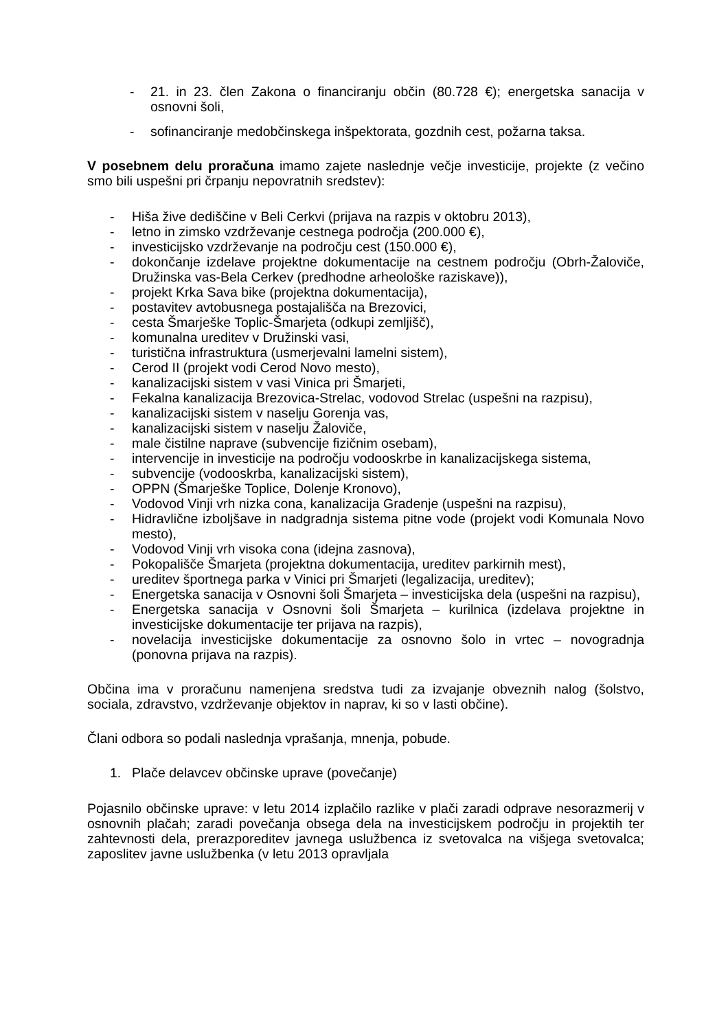- 21. in 23. člen Zakona o financiranju občin (80.728 €); energetska sanacija v osnovni šoli,
- sofinanciranje medobčinskega inšpektorata, gozdnih cest, požarna taksa.
V posebnem delu proračuna imamo zajete naslednje večje investicije, projekte (z večino smo bili uspešni pri črpanju nepovratnih sredstev):
- Hiša žive dediščine v Beli Cerkvi (prijava na razpis v oktobru 2013),
- letno in zimsko vzdrževanje cestnega področja (200.000 €),
- investicijsko vzdrževanje na področju cest (150.000 €),
- dokončanje izdelave projektne dokumentacije na cestnem področju (Obrh-Žaloviče, Družinska vas-Bela Cerkev (predhodne arheološke raziskave)),
- projekt Krka Sava bike (projektna dokumentacija),
- postavitev avtobusnega postajališča na Brezovici,
- cesta Šmarješke Toplic-Šmarjeta (odkupi zemljišč),
- komunalna ureditev v Družinski vasi,
- turistična infrastruktura (usmerjevalni lamelni sistem),
- Cerod II (projekt vodi Cerod Novo mesto),
- kanalizacijski sistem v vasi Vinica pri Šmarjeti,
- Fekalna kanalizacija Brezovica-Strelac, vodovod Strelac (uspešni na razpisu),
- kanalizacijski sistem v naselju Gorenja vas,
- kanalizacijski sistem v naselju Žaloviče,
- male čistilne naprave (subvencije fizičnim osebam),
- intervencije in investicije na področju vodooskrbe in kanalizacijskega sistema,
- subvencije (vodooskrba, kanalizacijski sistem),
- OPPN (Šmarješke Toplice, Dolenje Kronovo),
- Vodovod Vinji vrh nizka cona, kanalizacija Gradenje (uspešni na razpisu),
- Hidravlične izboljšave in nadgradnja sistema pitne vode (projekt vodi Komunala Novo mesto),
- Vodovod Vinji vrh visoka cona (idejna zasnova),
- Pokopališče Šmarjeta (projektna dokumentacija, ureditev parkirnih mest),
- ureditev športnega parka v Vinici pri Šmarjeti (legalizacija, ureditev);
- Energetska sanacija v Osnovni šoli Šmarjeta – investicijska dela (uspešni na razpisu),
- Energetska sanacija v Osnovni šoli Šmarjeta – kurilnica (izdelava projektne in investicijske dokumentacije ter prijava na razpis),
- novelacija investicijske dokumentacije za osnovno šolo in vrtec – novogradnja (ponovna prijava na razpis).
Občina ima v proračunu namenjena sredstva tudi za izvajanje obveznih nalog (šolstvo, sociala, zdravstvo, vzdrževanje objektov in naprav, ki so v lasti občine).
Člani odbora so podali naslednja vprašanja, mnenja, pobude.
1. Plače delavcev občinske uprave (povečanje)
Pojasnilo občinske uprave: v letu 2014 izplačilo razlike v plači zaradi odprave nesorazmerij v osnovnih plačah; zaradi povečanja obsega dela na investicijskem področju in projektih ter zahtevnosti dela, prerazporeditev javnega uslužbenca iz svetovalca na višjega svetovalca; zaposlitev javne uslužbenka (v letu 2013 opravljala